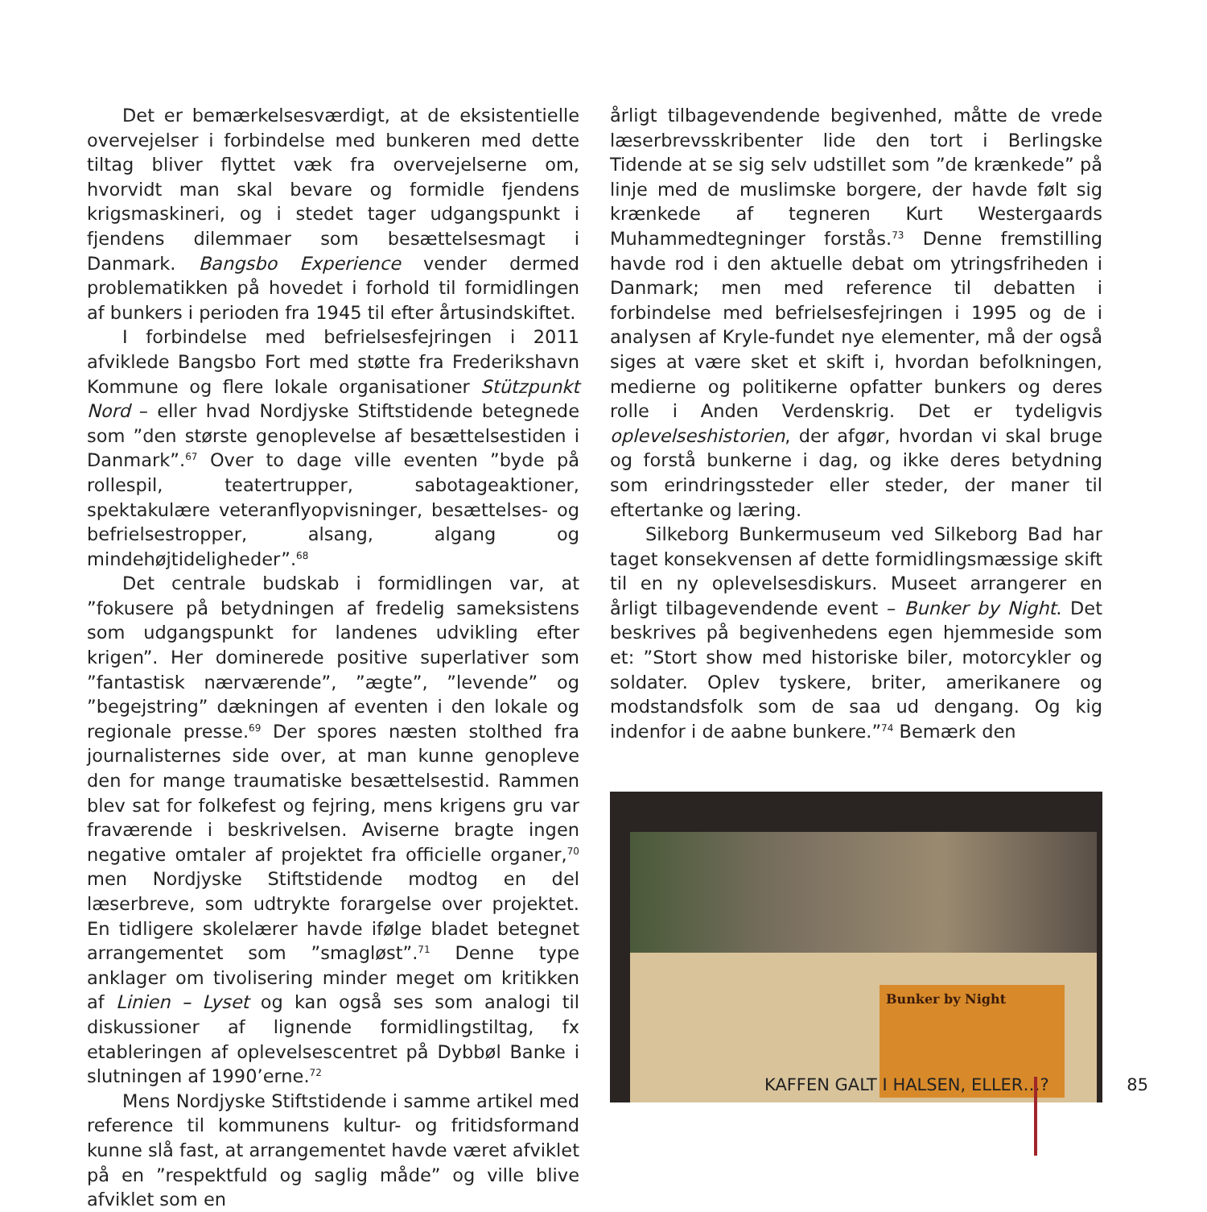Det er bemærkelsesværdigt, at de eksistentielle overvejelser i forbindelse med bunkeren med dette tiltag bliver flyttet væk fra overvejelserne om, hvorvidt man skal bevare og formidle fjendens krigsmaskineri, og i stedet tager udgangspunkt i fjendens dilemmaer som besættelsesmagt i Danmark. Bangsbo Experience vender dermed problematikken på hovedet i forhold til formidlingen af bunkers i perioden fra 1945 til efter årtusindskiftet.
I forbindelse med befrielsesfejringen i 2011 afviklede Bangsbo Fort med støtte fra Frederikshavn Kommune og flere lokale organisationer Stützpunkt Nord – eller hvad Nordjyske Stiftstidende betegnede som ”den største genoplevelse af besættelsestiden i Danmark”.<sup>67</sup> Over to dage ville eventen ”byde på rollespil, teatertrupper, sabotageaktioner, spektakulære veteranflyopvisninger, besættelses- og befrielsestropper, alsang, algang og mindehøjtideligheder”.<sup>68</sup>
Det centrale budskab i formidlingen var, at ”fokusere på betydningen af fredelig sameksistens som udgangspunkt for landenes udvikling efter krigen”. Her dominerede positive superlativer som ”fantastisk nærværende”, ”ægte”, ”levende” og ”begejstring” dækningen af eventen i den lokale og regionale presse.<sup>69</sup> Der spores næsten stolthed fra journalisternes side over, at man kunne genopleve den for mange traumatiske besættelsestid. Rammen blev sat for folkefest og fejring, mens krigens gru var fraværende i beskrivelsen. Aviserne bragte ingen negative omtaler af projektet fra officielle organer,<sup>70</sup> men Nordjyske Stiftstidende modtog en del læserbreve, som udtrykte forargelse over projektet. En tidligere skolelærer havde ifølge bladet betegnet arrangementet som ”smagløst”.<sup>71</sup> Denne type anklager om tivolisering minder meget om kritikken af Linien – Lyset og kan også ses som analogi til diskussioner af lignende formidlingstiltag, fx etableringen af oplevelsescentret på Dybbøl Banke i slutningen af 1990’erne.<sup>72</sup>
Mens Nordjyske Stiftstidende i samme artikel med reference til kommunens kultur- og fritidsformand kunne slå fast, at arrangementet havde været afviklet på en ”respektfuld og saglig måde” og ville blive afviklet som en
årligt tilbagevendende begivenhed, måtte de vrede læserbrevsskribenter lide den tort i Berlingske Tidende at se sig selv udstillet som ”de krænkede” på linje med de muslimske borgere, der havde følt sig krænkede af tegneren Kurt Westergaards Muhammedtegninger forstås.<sup>73</sup> Denne fremstilling havde rod i den aktuelle debat om ytringsfriheden i Danmark; men med reference til debatten i forbindelse med befrielsesfejringen i 1995 og de i analysen af Kryle-fundet nye elementer, må der også siges at være sket et skift i, hvordan befolkningen, medierne og politikerne opfatter bunkers og deres rolle i Anden Verdenskrig. Det er tydeligvis oplevelseshistorien, der afgør, hvordan vi skal bruge og forstå bunkerne i dag, og ikke deres betydning som erindringssteder eller steder, der maner til eftertanke og læring.
Silkeborg Bunkermuseum ved Silkeborg Bad har taget konsekvensen af dette formidlingsmæssige skift til en ny oplevelsesdiskurs. Museet arrangerer en årligt tilbagevendende event – Bunker by Night. Det beskrives på begivenhedens egen hjemmeside som et: ”Stort show med historiske biler, motorcykler og soldater. Oplev tyskere, briter, amerikanere og modstandsfolk som de saa ud dengang. Og kig indenfor i de aabne bunkere.”<sup>74</sup> Bemærk den
Bunker by Night
KAFFEN GALT I HALSEN, ELLER…? 85